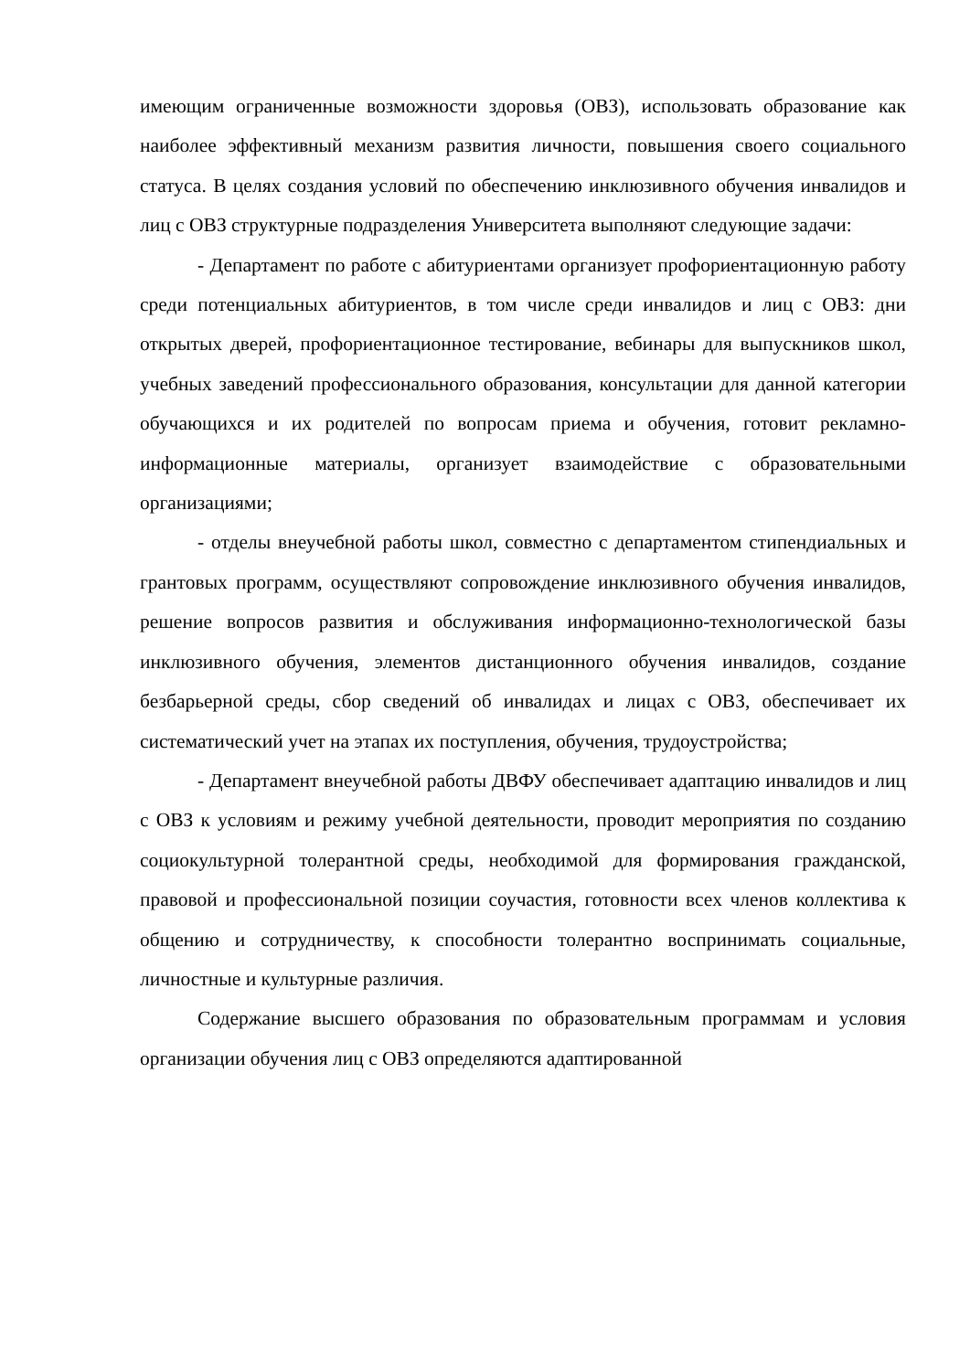имеющим ограниченные возможности здоровья (ОВЗ), использовать образование как наиболее эффективный механизм развития личности, повышения своего социального статуса. В целях создания условий по обеспечению инклюзивного обучения инвалидов и лиц с ОВЗ структурные подразделения Университета выполняют следующие задачи:
- Департамент по работе с абитуриентами организует профориентационную работу среди потенциальных абитуриентов, в том числе среди инвалидов и лиц с ОВЗ: дни открытых дверей, профориентационное тестирование, вебинары для выпускников школ, учебных заведений профессионального образования, консультации для данной категории обучающихся и их родителей по вопросам приема и обучения, готовит рекламно-информационные материалы, организует взаимодействие с образовательными организациями;
- отделы внеучебной работы школ, совместно с департаментом стипендиальных и грантовых программ, осуществляют сопровождение инклюзивного обучения инвалидов, решение вопросов развития и обслуживания информационно-технологической базы инклюзивного обучения, элементов дистанционного обучения инвалидов, создание безбарьерной среды, сбор сведений об инвалидах и лицах с ОВЗ, обеспечивает их систематический учет на этапах их поступления, обучения, трудоустройства;
- Департамент внеучебной работы ДВФУ обеспечивает адаптацию инвалидов и лиц с ОВЗ к условиям и режиму учебной деятельности, проводит мероприятия по созданию социокультурной толерантной среды, необходимой для формирования гражданской, правовой и профессиональной позиции соучастия, готовности всех членов коллектива к общению и сотрудничеству, к способности толерантно воспринимать социальные, личностные и культурные различия.
Содержание высшего образования по образовательным программам и условия организации обучения лиц с ОВЗ определяются адаптированной